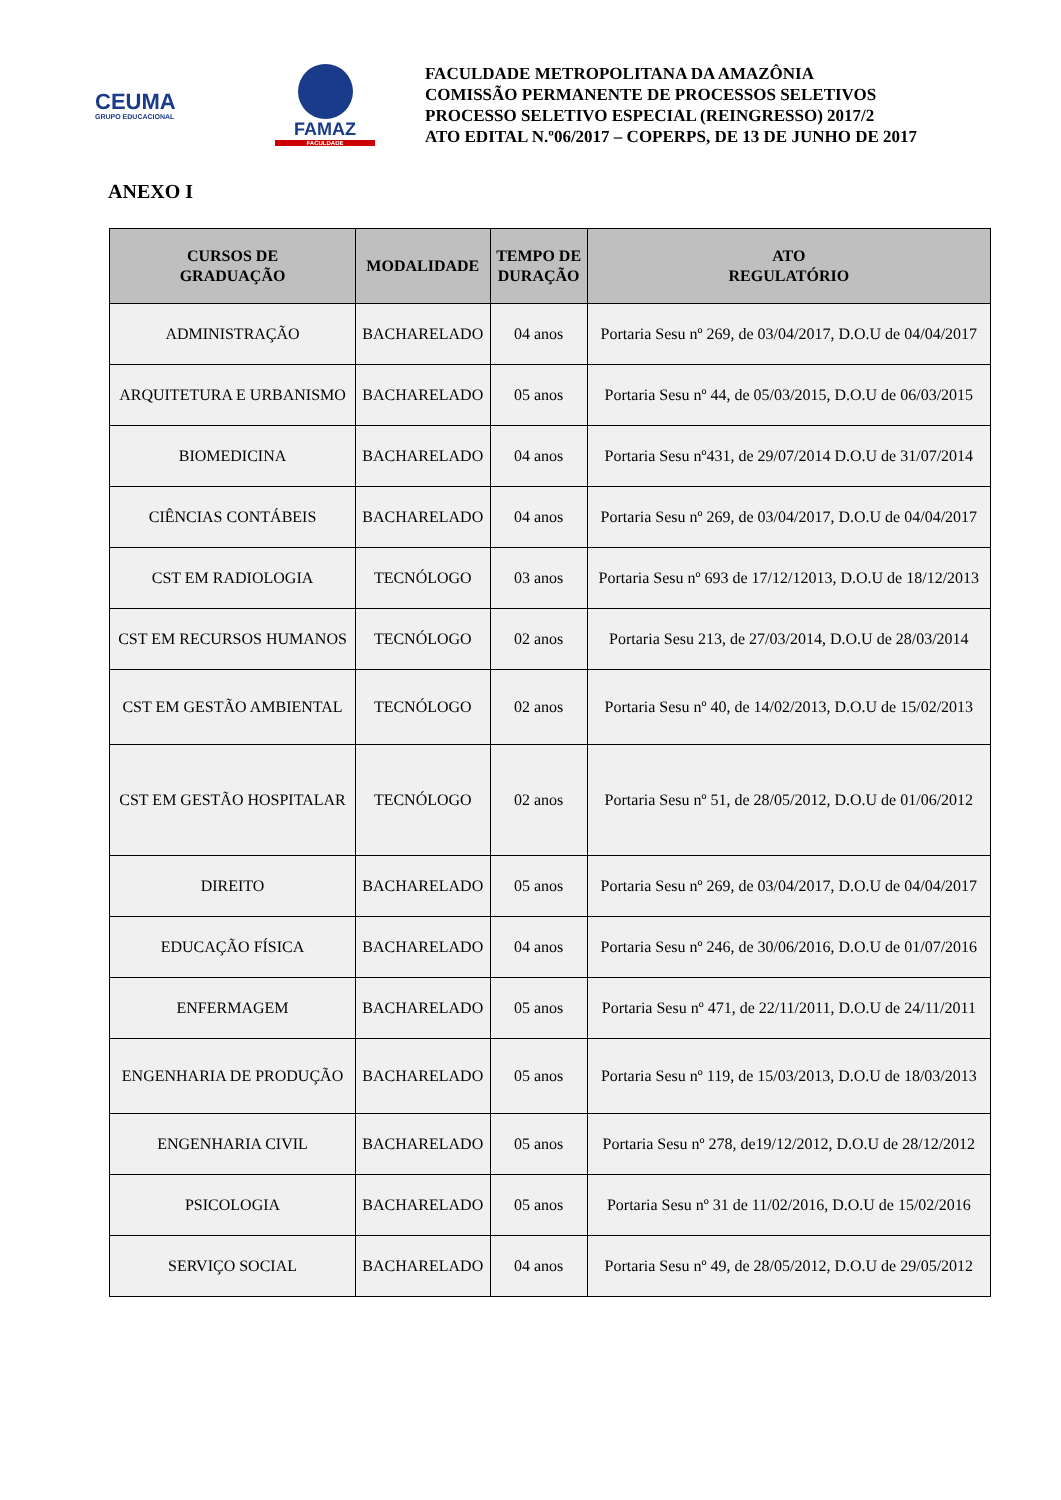CEUMA
GRUPO EDUCACIONAL
FAMAZ
FACULDADE
FACULDADE METROPOLITANA DA AMAZÔNIA
COMISSÃO PERMANENTE DE PROCESSOS SELETIVOS
PROCESSO SELETIVO ESPECIAL (REINGRESSO) 2017/2
ATO EDITAL N.º06/2017 – COPERPS, DE 13 DE JUNHO DE 2017
ANEXO I
| CURSOS DE GRADUAÇÃO | MODALIDADE | TEMPO DE DURAÇÃO | ATO REGULATÓRIO |
| --- | --- | --- | --- |
| ADMINISTRAÇÃO | BACHARELADO | 04 anos | Portaria Sesu nº 269, de 03/04/2017, D.O.U de 04/04/2017 |
| ARQUITETURA E URBANISMO | BACHARELADO | 05 anos | Portaria Sesu nº 44, de 05/03/2015, D.O.U de 06/03/2015 |
| BIOMEDICINA | BACHARELADO | 04 anos | Portaria Sesu nº431, de 29/07/2014 D.O.U de 31/07/2014 |
| CIÊNCIAS CONTÁBEIS | BACHARELADO | 04 anos | Portaria Sesu nº 269, de 03/04/2017, D.O.U de 04/04/2017 |
| CST EM RADIOLOGIA | TECNÓLOGO | 03 anos | Portaria Sesu nº 693 de 17/12/12013, D.O.U de 18/12/2013 |
| CST EM RECURSOS HUMANOS | TECNÓLOGO | 02 anos | Portaria Sesu 213, de 27/03/2014, D.O.U de 28/03/2014 |
| CST EM GESTÃO AMBIENTAL | TECNÓLOGO | 02 anos | Portaria Sesu nº 40, de 14/02/2013, D.O.U de 15/02/2013 |
| CST EM GESTÃO HOSPITALAR | TECNÓLOGO | 02 anos | Portaria Sesu nº 51, de 28/05/2012, D.O.U de 01/06/2012 |
| DIREITO | BACHARELADO | 05 anos | Portaria Sesu nº 269, de 03/04/2017, D.O.U de 04/04/2017 |
| EDUCAÇÃO FÍSICA | BACHARELADO | 04 anos | Portaria Sesu nº 246, de 30/06/2016, D.O.U de 01/07/2016 |
| ENFERMAGEM | BACHARELADO | 05 anos | Portaria Sesu nº 471, de 22/11/2011, D.O.U de 24/11/2011 |
| ENGENHARIA DE PRODUÇÃO | BACHARELADO | 05 anos | Portaria Sesu nº 119, de 15/03/2013, D.O.U de 18/03/2013 |
| ENGENHARIA CIVIL | BACHARELADO | 05 anos | Portaria Sesu nº 278, de19/12/2012, D.O.U de 28/12/2012 |
| PSICOLOGIA | BACHARELADO | 05 anos | Portaria Sesu nº 31 de 11/02/2016, D.O.U de 15/02/2016 |
| SERVIÇO SOCIAL | BACHARELADO | 04 anos | Portaria Sesu nº 49, de 28/05/2012, D.O.U de 29/05/2012 |